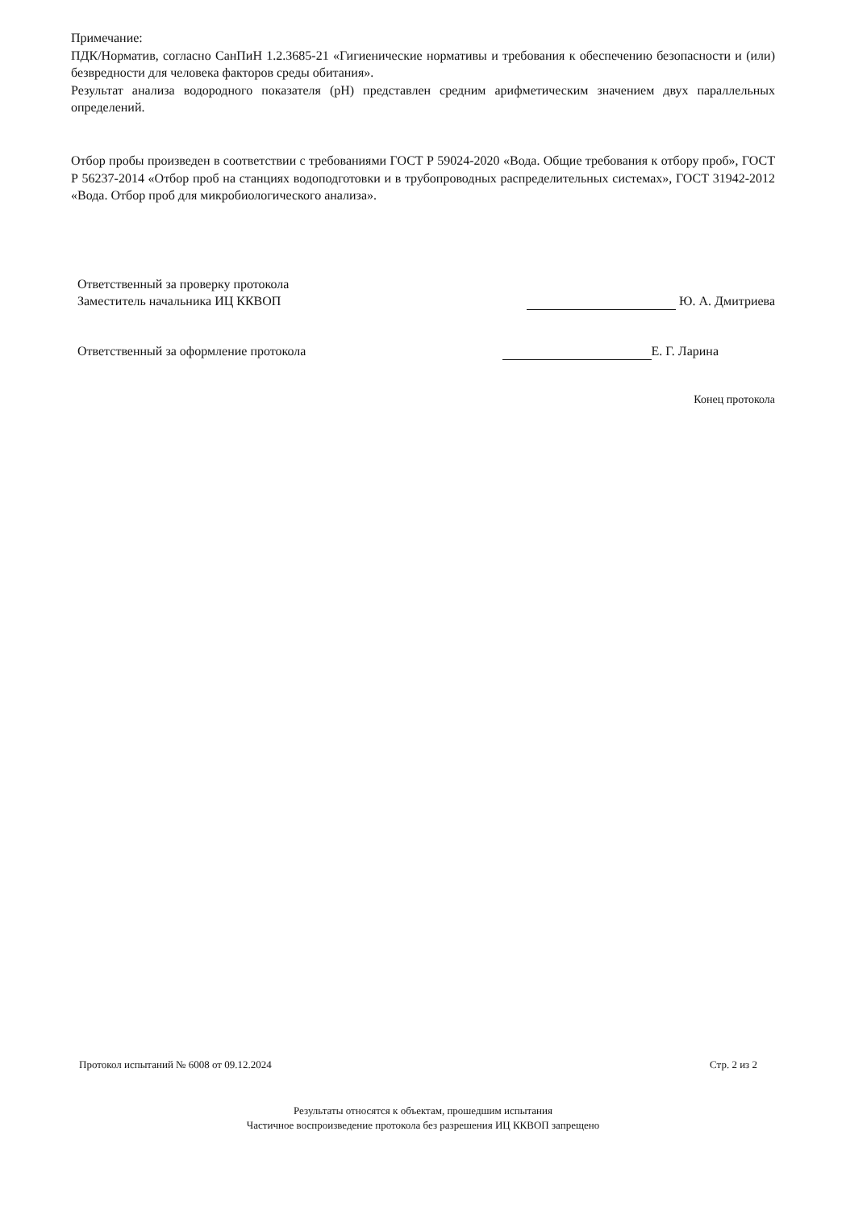Примечание:
ПДК/Норматив, согласно СанПиН 1.2.3685-21 «Гигиенические нормативы и требования к обеспечению безопасности и (или) безвредности для человека факторов среды обитания».
Результат анализа водородного показателя (pH) представлен средним арифметическим значением двух параллельных определений.
Отбор пробы произведен в соответствии с требованиями ГОСТ Р 59024-2020 «Вода. Общие требования к отбору проб», ГОСТ Р 56237-2014 «Отбор проб на станциях водоподготовки и в трубопроводных распределительных системах», ГОСТ 31942-2012 «Вода. Отбор проб для микробиологического анализа».
Ответственный за проверку протокола
Заместитель начальника ИЦ ККВОП
Ю. А. Дмитриева
Ответственный за оформление протокола
Е. Г. Ларина
Конец протокола
Протокол испытаний № 6008 от 09.12.2024 Стр. 2 из 2
Результаты относятся к объектам, прошедшим испытания
Частичное воспроизведение протокола без разрешения ИЦ ККВОП запрещено